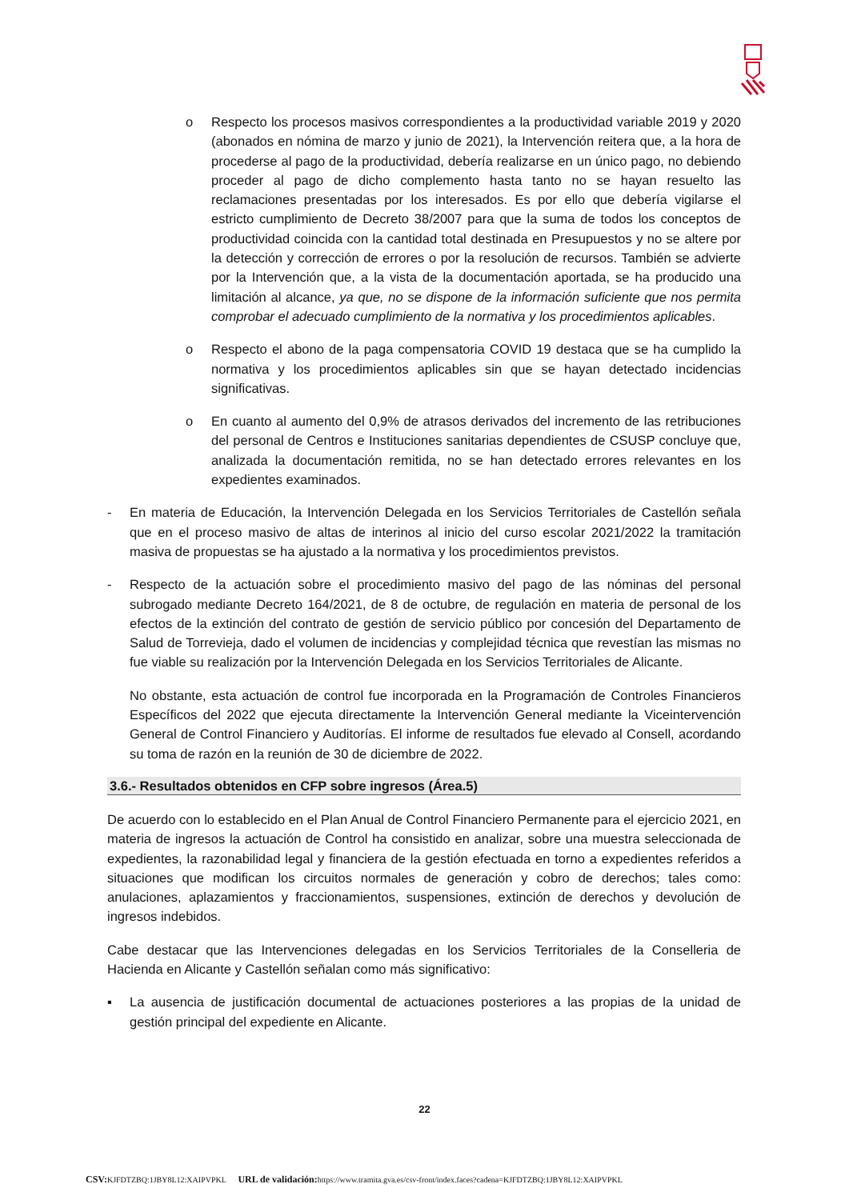o Respecto los procesos masivos correspondientes a la productividad variable 2019 y 2020 (abonados en nómina de marzo y junio de 2021), la Intervención reitera que, a la hora de procederse al pago de la productividad, debería realizarse en un único pago, no debiendo proceder al pago de dicho complemento hasta tanto no se hayan resuelto las reclamaciones presentadas por los interesados. Es por ello que debería vigilarse el estricto cumplimiento de Decreto 38/2007 para que la suma de todos los conceptos de productividad coincida con la cantidad total destinada en Presupuestos y no se altere por la detección y corrección de errores o por la resolución de recursos. También se advierte por la Intervención que, a la vista de la documentación aportada, se ha producido una limitación al alcance, ya que, no se dispone de la información suficiente que nos permita comprobar el adecuado cumplimiento de la normativa y los procedimientos aplicables.
o Respecto el abono de la paga compensatoria COVID 19 destaca que se ha cumplido la normativa y los procedimientos aplicables sin que se hayan detectado incidencias significativas.
o En cuanto al aumento del 0,9% de atrasos derivados del incremento de las retribuciones del personal de Centros e Instituciones sanitarias dependientes de CSUSP concluye que, analizada la documentación remitida, no se han detectado errores relevantes en los expedientes examinados.
- En materia de Educación, la Intervención Delegada en los Servicios Territoriales de Castellón señala que en el proceso masivo de altas de interinos al inicio del curso escolar 2021/2022 la tramitación masiva de propuestas se ha ajustado a la normativa y los procedimientos previstos.
- Respecto de la actuación sobre el procedimiento masivo del pago de las nóminas del personal subrogado mediante Decreto 164/2021, de 8 de octubre, de regulación en materia de personal de los efectos de la extinción del contrato de gestión de servicio público por concesión del Departamento de Salud de Torrevieja, dado el volumen de incidencias y complejidad técnica que revestían las mismas no fue viable su realización por la Intervención Delegada en los Servicios Territoriales de Alicante.
No obstante, esta actuación de control fue incorporada en la Programación de Controles Financieros Específicos del 2022 que ejecuta directamente la Intervención General mediante la Viceintervención General de Control Financiero y Auditorías. El informe de resultados fue elevado al Consell, acordando su toma de razón en la reunión de 30 de diciembre de 2022.
3.6.- Resultados obtenidos en CFP sobre ingresos (Área.5)
De acuerdo con lo establecido en el Plan Anual de Control Financiero Permanente para el ejercicio 2021, en materia de ingresos la actuación de Control ha consistido en analizar, sobre una muestra seleccionada de expedientes, la razonabilidad legal y financiera de la gestión efectuada en torno a expedientes referidos a situaciones que modifican los circuitos normales de generación y cobro de derechos; tales como: anulaciones, aplazamientos y fraccionamientos, suspensiones, extinción de derechos y devolución de ingresos indebidos.
Cabe destacar que las Intervenciones delegadas en los Servicios Territoriales de la Conselleria de Hacienda en Alicante y Castellón señalan como más significativo:
▪ La ausencia de justificación documental de actuaciones posteriores a las propias de la unidad de gestión principal del expediente en Alicante.
22
CSV: KJFDTZBQ:1JBY8L12:XAIPVPKL URL de validación: https://www.tramita.gva.es/csv-front/index.faces?cadena=KJFDTZBQ:1JBY8L12:XAIPVPKL